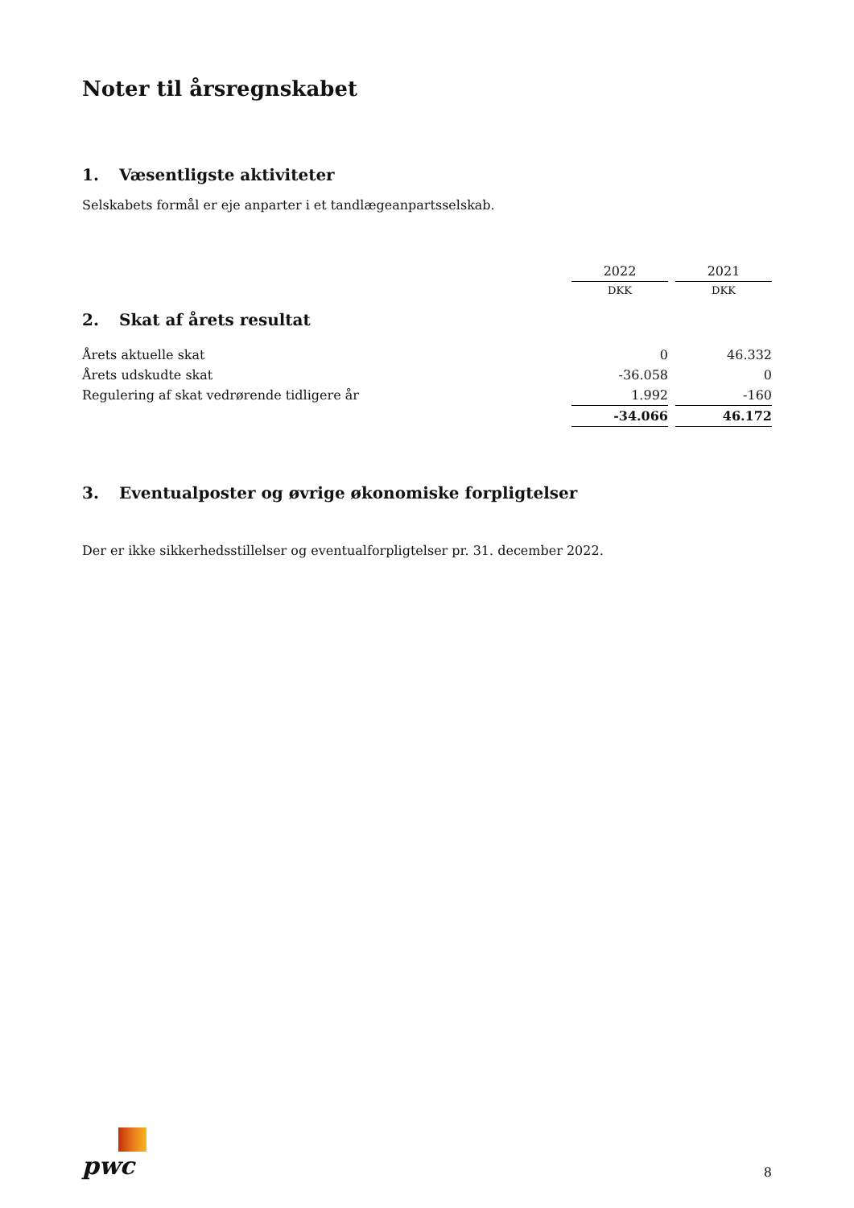Noter til årsregnskabet
1. Væsentligste aktiviteter
Selskabets formål er eje anparter i et tandlægeanpartsselskab.
| | 2022 | | 2021 |
| | DKK | | DKK |
| 2. Skat af årets resultat | | | |
| Årets aktuelle skat | 0 | | 46.332 |
| Årets udskudte skat | -36.058 | | 0 |
| Regulering af skat vedrørende tidligere år | 1.992 | | -160 |
| | -34.066 | | 46.172 |
3. Eventualposter og øvrige økonomiske forpligtelser
Der er ikke sikkerhedsstillelser og eventualforpligtelser pr. 31. december 2022.
pwc
8